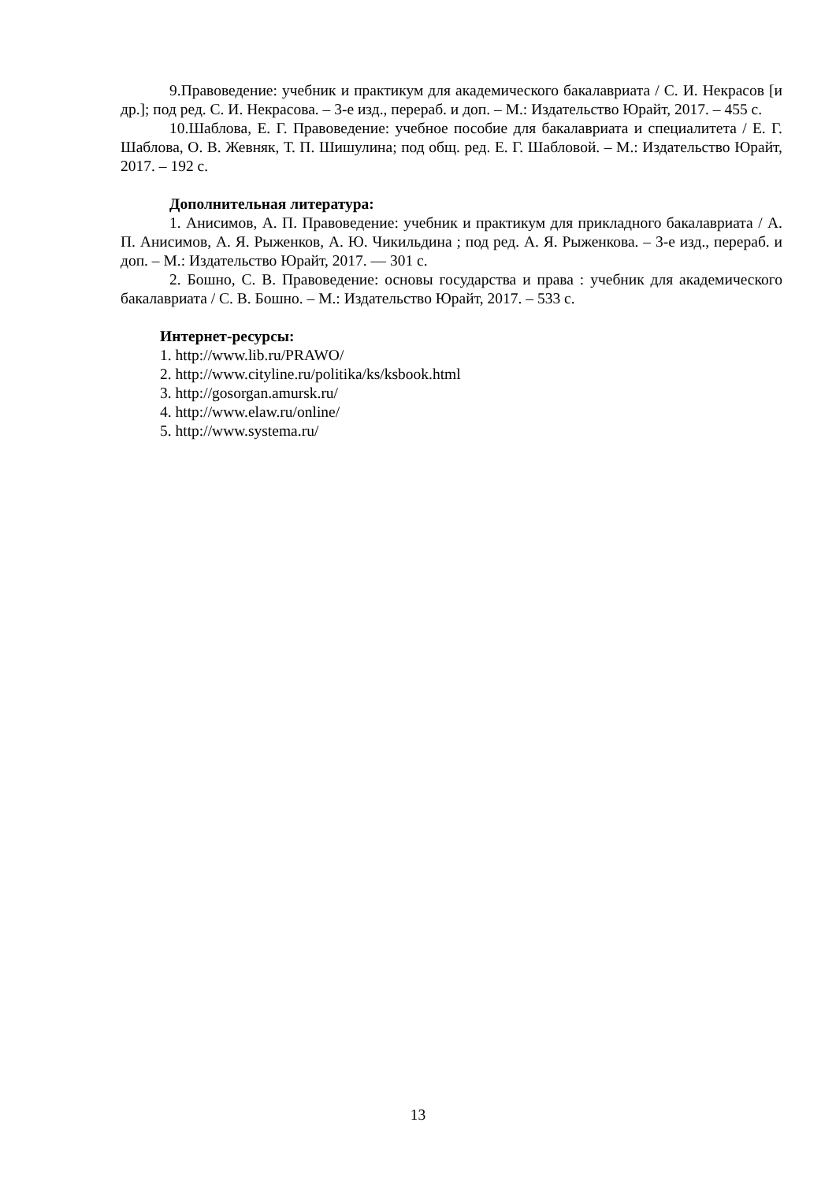9.Правоведение: учебник и практикум для академического бакалавриата / С. И. Некрасов [и др.]; под ред. С. И. Некрасова. – 3-е изд., перераб. и доп. – М.: Издательство Юрайт, 2017. – 455 с.
10.Шаблова, Е. Г. Правоведение: учебное пособие для бакалавриата и специалитета / Е. Г. Шаблова, О. В. Жевняк, Т. П. Шишулина; под общ. ред. Е. Г. Шабловой. – М.: Издательство Юрайт, 2017. – 192 с.
Дополнительная литература:
1. Анисимов, А. П. Правоведение: учебник и практикум для прикладного бакалавриата / А. П. Анисимов, А. Я. Рыженков, А. Ю. Чикильдина ; под ред. А. Я. Рыженкова. – 3-е изд., перераб. и доп. – М.: Издательство Юрайт, 2017. — 301 с.
2. Бошно, С. В. Правоведение: основы государства и права : учебник для академического бакалавриата / С. В. Бошно. – М.: Издательство Юрайт, 2017. – 533 с.
Интернет-ресурсы:
1. http://www.lib.ru/PRAWO/
2. http://www.cityline.ru/politika/ks/ksbook.html
3. http://gosorgan.amursk.ru/
4. http://www.elaw.ru/online/
5. http://www.systema.ru/
13